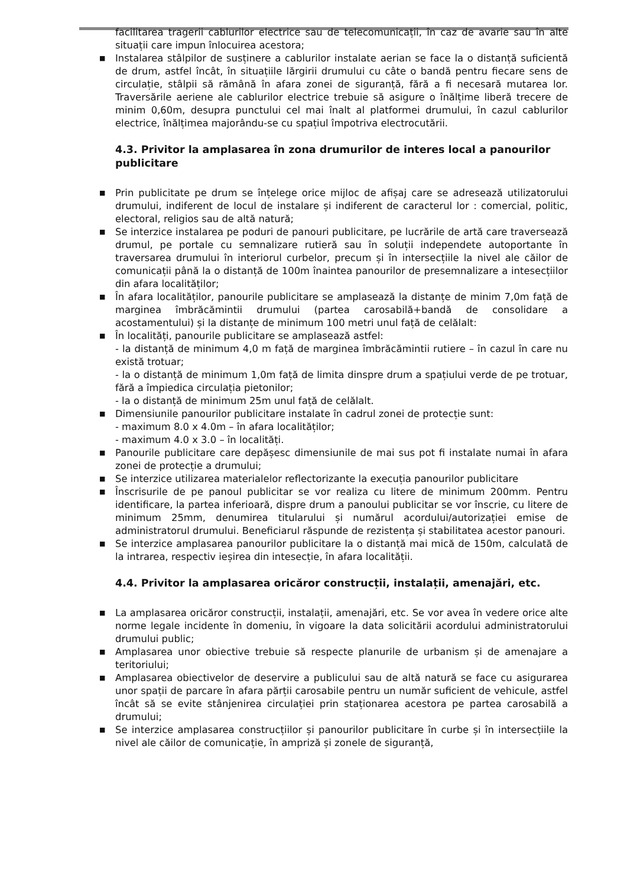facilitarea tragerii cablurilor electrice sau de telecomunicații, în caz de avarie sau în alte situații care impun înlocuirea acestora;
■ Instalarea stâlpilor de susținere a cablurilor instalate aerian se face la o distanță suficientă de drum, astfel încât, în situațiile lărgirii drumului cu câte o bandă pentru fiecare sens de circulație, stâlpii să rămână în afara zonei de siguranță, fără a fi necesară mutarea lor. Traversările aeriene ale cablurilor electrice trebuie să asigure o înălțime liberă trecere de minim 0,60m, desupra punctului cel mai înalt al platformei drumului, în cazul cablurilor electrice, înălțimea majorându-se cu spațiul împotriva electrocutării.
4.3. Privitor la amplasarea în zona drumurilor de interes local a panourilor publicitare
■ Prin publicitate pe drum se înțelege orice mijloc de afișaj care se adresează utilizatorului drumului, indiferent de locul de instalare și indiferent de caracterul lor : comercial, politic, electoral, religios sau de altă natură;
■ Se interzice instalarea pe poduri de panouri publicitare, pe lucrările de artă care traversează drumul, pe portale cu semnalizare rutieră sau în soluții independete autoportante în traversarea drumului în interiorul curbelor, precum și în intersecțiile la nivel ale căilor de comunicații până la o distanță de 100m înaintea panourilor de presemnalizare a intesecțiilor din afara localităților;
■ În afara localităților, panourile publicitare se amplasează la distanțe de minim 7,0m față de marginea îmbrăcămintii drumului (partea carosabilă+bandă de consolidare a acostamentului) și la distanțe de minimum 100 metri unul față de celălalt:
■ În localități, panourile publicitare se amplasează astfel:
- la distanță de minimum 4,0 m față de marginea îmbrăcămintii rutiere – în cazul în care nu există trotuar;
- la o distanță de minimum 1,0m față de limita dinspre drum a spațiului verde de pe trotuar, fără a împiedica circulația pietonilor;
- la o distanță de minimum 25m unul față de celălalt.
■ Dimensiunile panourilor publicitare instalate în cadrul zonei de protecție sunt:
- maximum 8.0 x 4.0m – în afara localităților;
- maximum 4.0 x 3.0 – în localități.
■ Panourile publicitare care depășesc dimensiunile de mai sus pot fi instalate numai în afara zonei de protecție a drumului;
■ Se interzice utilizarea materialelor reflectorizante la execuția panourilor publicitare
■ Înscrisurile de pe panoul publicitar se vor realiza cu litere de minimum 200mm. Pentru identificare, la partea inferioară, dispre drum a panoului publicitar se vor înscrie, cu litere de minimum 25mm, denumirea titularului și numărul acordului/autorizației emise de administratorul drumului. Beneficiarul răspunde de rezistența și stabilitatea acestor panouri.
■ Se interzice amplasarea panourilor publicitare la o distanță mai mică de 150m, calculată de la intrarea, respectiv ieșirea din intesecție, în afara localității.
4.4. Privitor la amplasarea oricăror construcții, instalații, amenajări, etc.
■ La amplasarea oricăror construcții, instalații, amenajări, etc. Se vor avea în vedere orice alte norme legale incidente în domeniu, în vigoare la data solicitării acordului administratorului drumului public;
■ Amplasarea unor obiective trebuie să respecte planurile de urbanism și de amenajare a teritoriului;
■ Amplasarea obiectivelor de deservire a publicului sau de altă natură se face cu asigurarea unor spații de parcare în afara părții carosabile pentru un număr suficient de vehicule, astfel încât să se evite stânjenirea circulației prin staționarea acestora pe partea carosabilă a drumului;
■ Se interzice amplasarea construcțiilor și panourilor publicitare în curbe și în intersecțiile la nivel ale căilor de comunicație, în ampriză și zonele de siguranță,